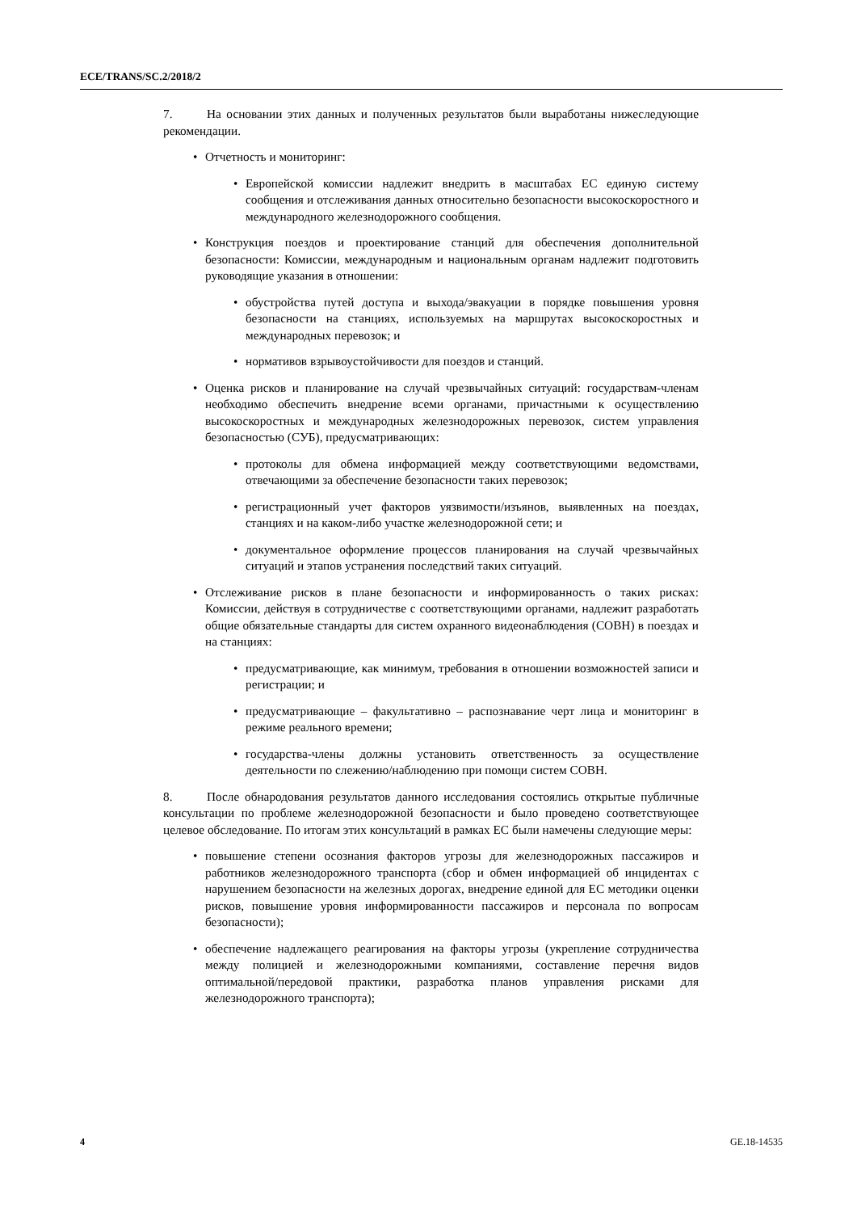ECE/TRANS/SC.2/2018/2
7. На основании этих данных и полученных результатов были выработаны нижеследующие рекомендации.
• Отчетность и мониторинг:
• Европейской комиссии надлежит внедрить в масштабах ЕС единую систему сообщения и отслеживания данных относительно безопасности высокоскоростного и международного железнодорожного сообщения.
• Конструкция поездов и проектирование станций для обеспечения дополнительной безопасности: Комиссии, международным и национальным органам надлежит подготовить руководящие указания в отношении:
• обустройства путей доступа и выхода/эвакуации в порядке повышения уровня безопасности на станциях, используемых на маршрутах высокоскоростных и международных перевозок; и
• нормативов взрывоустойчивости для поездов и станций.
• Оценка рисков и планирование на случай чрезвычайных ситуаций: государствам-членам необходимо обеспечить внедрение всеми органами, причастными к осуществлению высокоскоростных и международных железнодорожных перевозок, систем управления безопасностью (СУБ), предусматривающих:
• протоколы для обмена информацией между соответствующими ведомствами, отвечающими за обеспечение безопасности таких перевозок;
• регистрационный учет факторов уязвимости/изъянов, выявленных на поездах, станциях и на каком-либо участке железнодорожной сети; и
• документальное оформление процессов планирования на случай чрезвычайных ситуаций и этапов устранения последствий таких ситуаций.
• Отслеживание рисков в плане безопасности и информированность о таких рисках: Комиссии, действуя в сотрудничестве с соответствующими органами, надлежит разработать общие обязательные стандарты для систем охранного видеонаблюдения (СОВН) в поездах и на станциях:
• предусматривающие, как минимум, требования в отношении возможностей записи и регистрации; и
• предусматривающие – факультативно – распознавание черт лица и мониторинг в режиме реального времени;
• государства-члены должны установить ответственность за осуществление деятельности по слежению/наблюдению при помощи систем СОВН.
8. После обнародования результатов данного исследования состоялись открытые публичные консультации по проблеме железнодорожной безопасности и было проведено соответствующее целевое обследование. По итогам этих консультаций в рамках ЕС были намечены следующие меры:
• повышение степени осознания факторов угрозы для железнодорожных пассажиров и работников железнодорожного транспорта (сбор и обмен информацией об инцидентах с нарушением безопасности на железных дорогах, внедрение единой для ЕС методики оценки рисков, повышение уровня информированности пассажиров и персонала по вопросам безопасности);
• обеспечение надлежащего реагирования на факторы угрозы (укрепление сотрудничества между полицией и железнодорожными компаниями, составление перечня видов оптимальной/передовой практики, разработка планов управления рисками для железнодорожного транспорта);
4 GE.18-14535